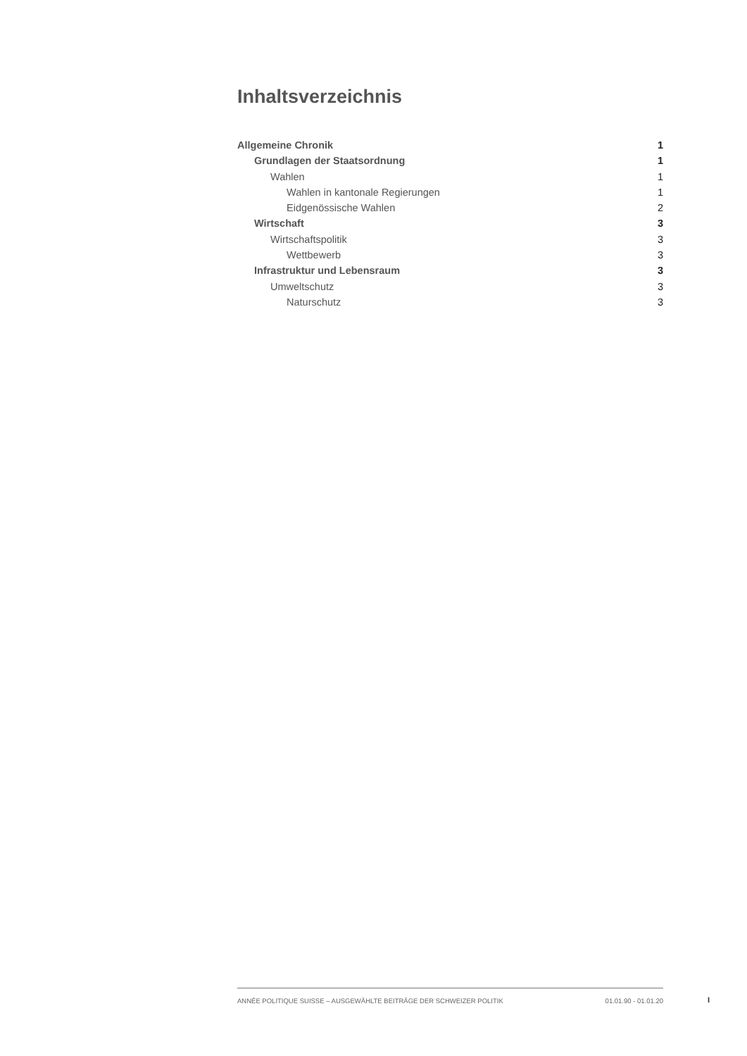Inhaltsverzeichnis
Allgemeine Chronik 1
Grundlagen der Staatsordnung 1
Wahlen 1
Wahlen in kantonale Regierungen 1
Eidgenössische Wahlen 2
Wirtschaft 3
Wirtschaftspolitik 3
Wettbewerb 3
Infrastruktur und Lebensraum 3
Umweltschutz 3
Naturschutz 3
ANNÉE POLITIQUE SUISSE – AUSGEWÄHLTE BEITRÄGE DER SCHWEIZER POLITIK 01.01.90 - 01.01.20
I